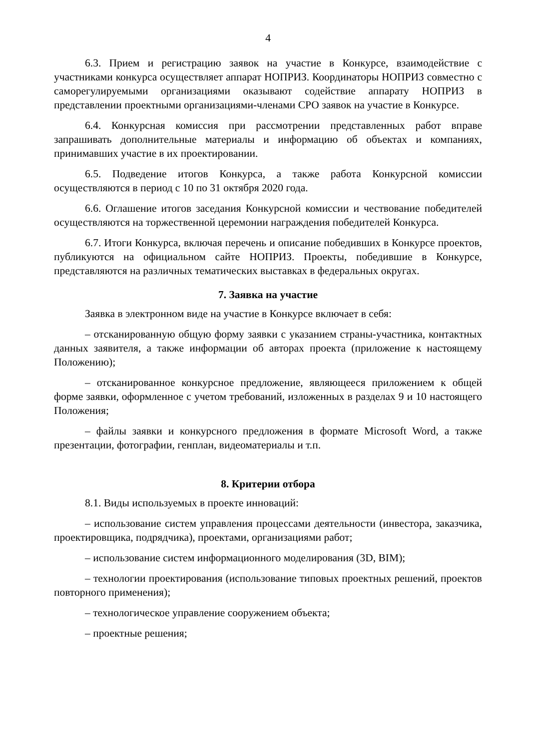4
6.3. Прием и регистрацию заявок на участие в Конкурсе, взаимодействие с участниками конкурса осуществляет аппарат НОПРИЗ. Координаторы НОПРИЗ совместно с саморегулируемыми организациями оказывают содействие аппарату НОПРИЗ в представлении проектными организациями-членами СРО заявок на участие в Конкурсе.
6.4. Конкурсная комиссия при рассмотрении представленных работ вправе запрашивать дополнительные материалы и информацию об объектах и компаниях, принимавших участие в их проектировании.
6.5. Подведение итогов Конкурса, а также работа Конкурсной комиссии осуществляются в период с 10 по 31 октября 2020 года.
6.6. Оглашение итогов заседания Конкурсной комиссии и чествование победителей осуществляются на торжественной церемонии награждения победителей Конкурса.
6.7. Итоги Конкурса, включая перечень и описание победивших в Конкурсе проектов, публикуются на официальном сайте НОПРИЗ. Проекты, победившие в Конкурсе, представляются на различных тематических выставках в федеральных округах.
7. Заявка на участие
Заявка в электронном виде на участие в Конкурсе включает в себя:
– отсканированную общую форму заявки с указанием страны-участника, контактных данных заявителя, а также информации об авторах проекта (приложение к настоящему Положению);
– отсканированное конкурсное предложение, являющееся приложением к общей форме заявки, оформленное с учетом требований, изложенных в разделах 9 и 10 настоящего Положения;
– файлы заявки и конкурсного предложения в формате Microsoft Word, а также презентации, фотографии, генплан, видеоматериалы и т.п.
8. Критерии отбора
8.1. Виды используемых в проекте инноваций:
– использование систем управления процессами деятельности (инвестора, заказчика, проектировщика, подрядчика), проектами, организациями работ;
– использование систем информационного моделирования (3D, BIM);
– технологии проектирования (использование типовых проектных решений, проектов повторного применения);
– технологическое управление сооружением объекта;
– проектные решения;